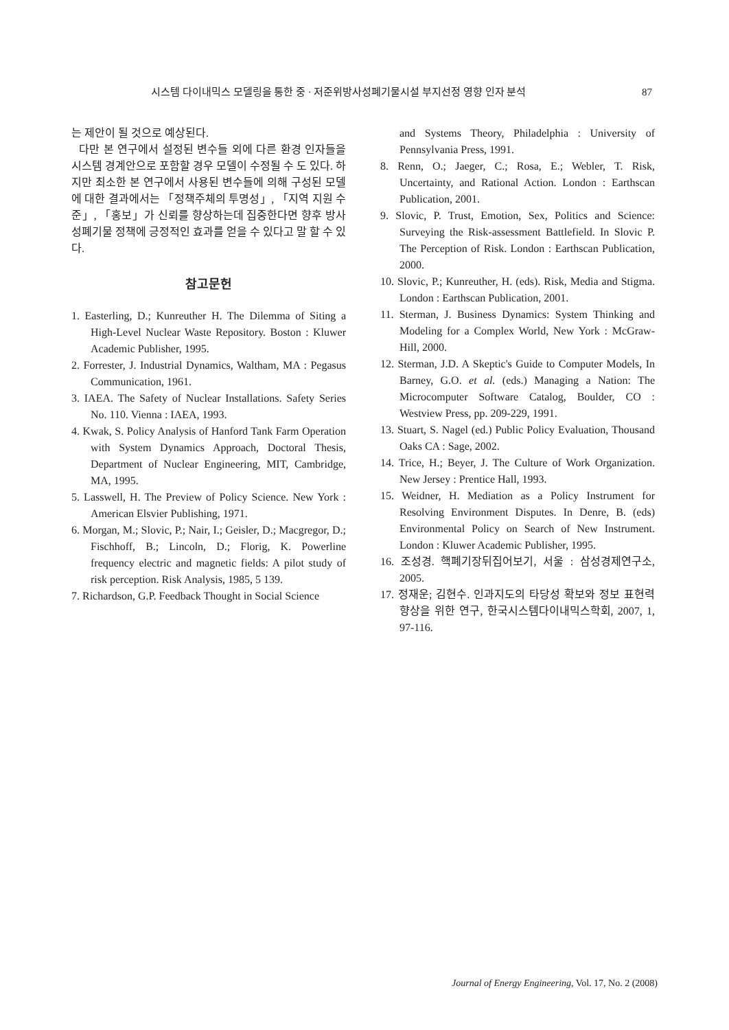시스템 다이내믹스 모델링을 통한 중 · 저준위방사성폐기물시설 부지선정 영향 인자 분석 87
는 제안이 될 것으로 예상된다.
다만 본 연구에서 설정된 변수들 외에 다른 환경 인자들을 시스템 경계안으로 포함할 경우 모델이 수정될 수 도 있다. 하지만 최소한 본 연구에서 사용된 변수들에 의해 구성된 모델에 대한 결과에서는 「정책주체의 투명성」, 「지역 지원 수준」, 「홍보」가 신뢰를 향상하는데 집중한다면 향후 방사성폐기물 정책에 긍정적인 효과를 얻을 수 있다고 말 할 수 있다.
참고문헌
1. Easterling, D.; Kunreuther H. The Dilemma of Siting a High-Level Nuclear Waste Repository. Boston : Kluwer Academic Publisher, 1995.
2. Forrester, J. Industrial Dynamics, Waltham, MA : Pegasus Communication, 1961.
3. IAEA. The Safety of Nuclear Installations. Safety Series No. 110. Vienna : IAEA, 1993.
4. Kwak, S. Policy Analysis of Hanford Tank Farm Operation with System Dynamics Approach, Doctoral Thesis, Department of Nuclear Engineering, MIT, Cambridge, MA, 1995.
5. Lasswell, H. The Preview of Policy Science. New York : American Elsvier Publishing, 1971.
6. Morgan, M.; Slovic, P.; Nair, I.; Geisler, D.; Macgregor, D.; Fischhoff, B.; Lincoln, D.; Florig, K. Powerline frequency electric and magnetic fields: A pilot study of risk perception. Risk Analysis, 1985, 5 139.
7. Richardson, G.P. Feedback Thought in Social Science
and Systems Theory, Philadelphia : University of Pennsylvania Press, 1991.
8. Renn, O.; Jaeger, C.; Rosa, E.; Webler, T. Risk, Uncertainty, and Rational Action. London : Earthscan Publication, 2001.
9. Slovic, P. Trust, Emotion, Sex, Politics and Science: Surveying the Risk-assessment Battlefield. In Slovic P. The Perception of Risk. London : Earthscan Publication, 2000.
10. Slovic, P.; Kunreuther, H. (eds). Risk, Media and Stigma. London : Earthscan Publication, 2001.
11. Sterman, J. Business Dynamics: System Thinking and Modeling for a Complex World, New York : McGraw-Hill, 2000.
12. Sterman, J.D. A Skeptic's Guide to Computer Models, In Barney, G.O. et al. (eds.) Managing a Nation: The Microcomputer Software Catalog, Boulder, CO : Westview Press, pp. 209-229, 1991.
13. Stuart, S. Nagel (ed.) Public Policy Evaluation, Thousand Oaks CA : Sage, 2002.
14. Trice, H.; Beyer, J. The Culture of Work Organization. New Jersey : Prentice Hall, 1993.
15. Weidner, H. Mediation as a Policy Instrument for Resolving Environment Disputes. In Denre, B. (eds) Environmental Policy on Search of New Instrument. London : Kluwer Academic Publisher, 1995.
16. 조성경. 핵폐기장뒤집어보기, 서울 : 삼성경제연구소, 2005.
17. 정재운; 김현수. 인과지도의 타당성 확보와 정보 표현력 향상을 위한 연구, 한국시스템다이내믹스학회, 2007, 1, 97-116.
Journal of Energy Engineering, Vol. 17, No. 2 (2008)